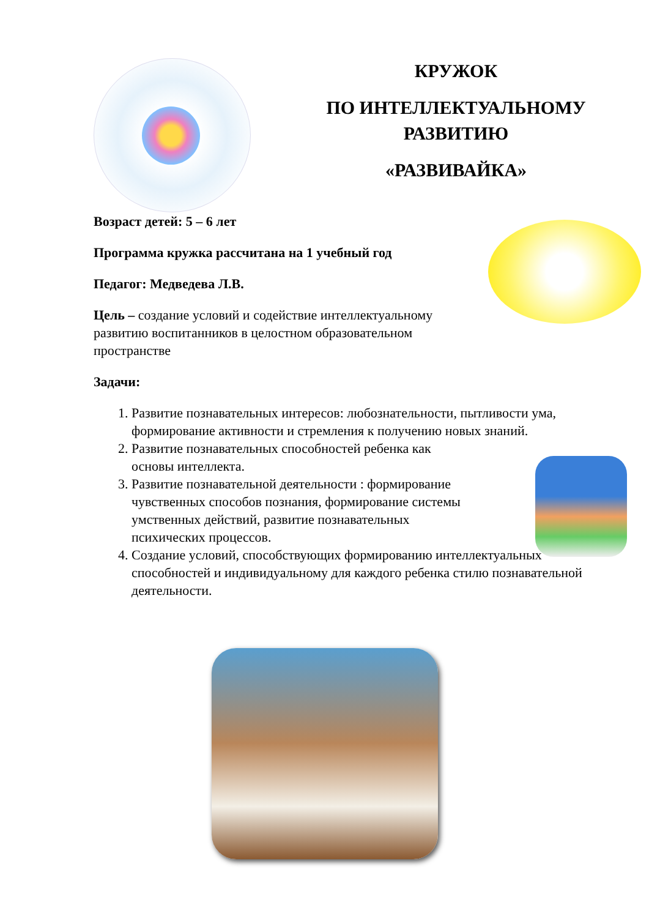КРУЖОК
ПО ИНТЕЛЛЕКТУАЛЬНОМУ
РАЗВИТИЮ
«РАЗВИВАЙКА»
Возраст детей: 5 – 6 лет
Программа кружка рассчитана на 1 учебный год
Педагог: Медведева Л.В.
Цель – создание условий и содействие интеллектуальному развитию воспитанников в целостном образовательном пространстве
Задачи:
1. Развитие познавательных интересов: любознательности, пытливости ума, формирование активности и стремления к получению новых знаний.
2. Развитие познавательных способностей ребенка как основы интеллекта.
3. Развитие познавательной деятельности : формирование чувственных способов познания, формирование системы умственных действий, развитие познавательных психических процессов.
4. Создание условий, способствующих формированию интеллектуальных способностей и индивидуальному для каждого ребенка стилю познавательной деятельности.